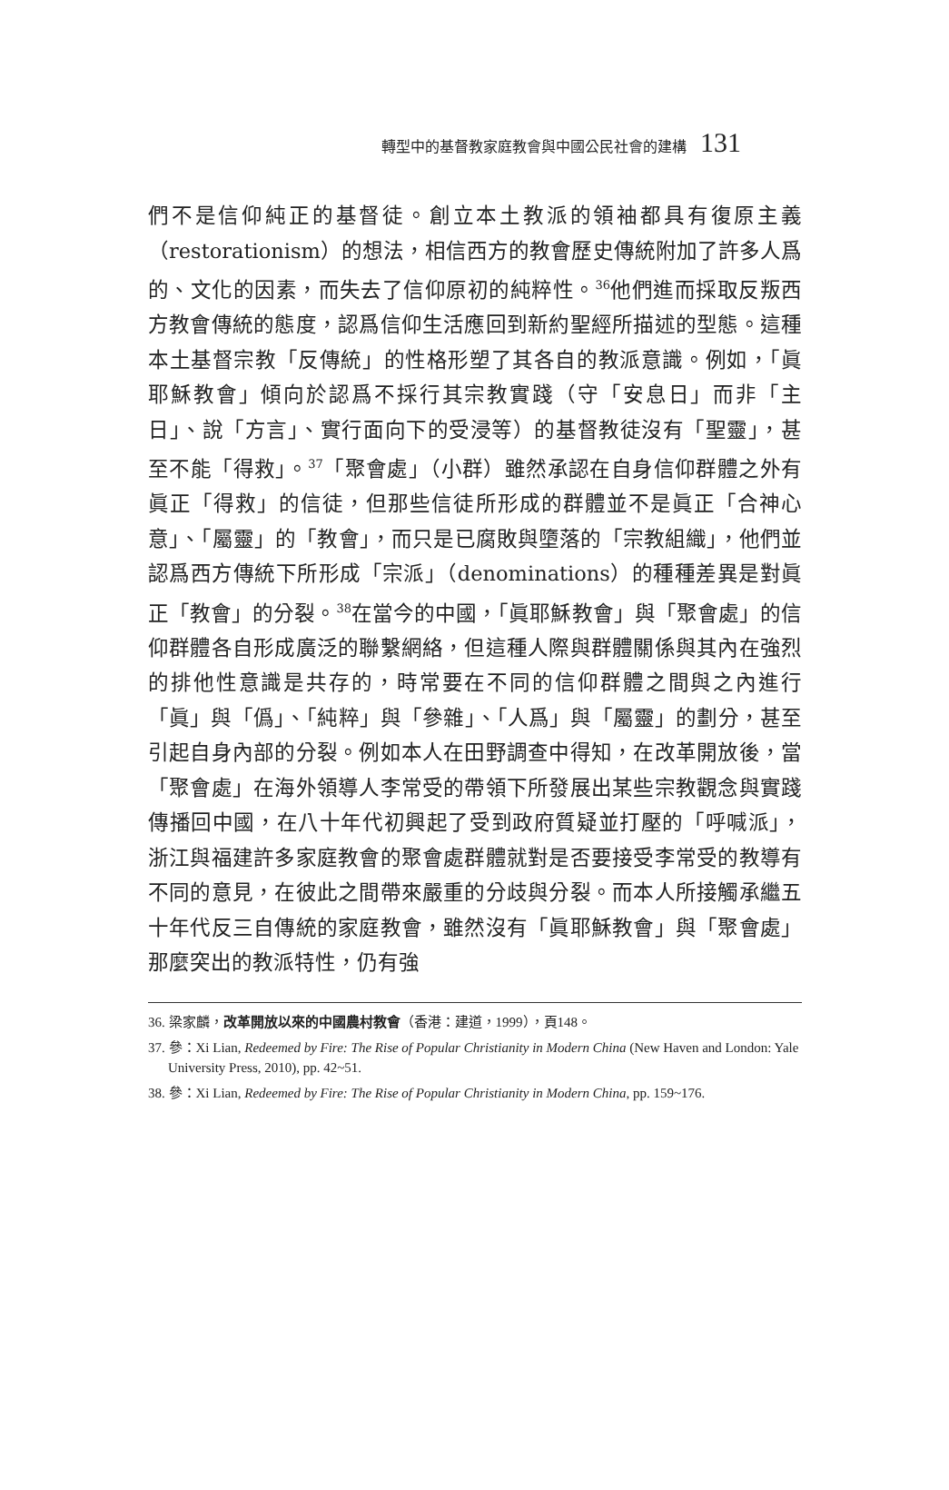轉型中的基督教家庭教會與中國公民社會的建構 131
們不是信仰純正的基督徒。創立本土教派的領袖都具有復原主義（restorationism）的想法，相信西方的教會歷史傳統附加了許多人爲的、文化的因素，而失去了信仰原初的純粹性。<sup>36</sup>他們進而採取反叛西方教會傳統的態度，認爲信仰生活應回到新約聖經所描述的型態。這種本土基督宗教「反傳統」的性格形塑了其各自的教派意識。例如，「眞耶穌教會」傾向於認爲不採行其宗教實踐（守「安息日」而非「主日」、說「方言」、實行面向下的受浸等）的基督教徒沒有「聖靈」，甚至不能「得救」。<sup>37</sup>「聚會處」（小群）雖然承認在自身信仰群體之外有眞正「得救」的信徒，但那些信徒所形成的群體並不是眞正「合神心意」、「屬靈」的「教會」，而只是已腐敗與墮落的「宗教組織」，他們並認爲西方傳統下所形成「宗派」（denominations）的種種差異是對眞正「教會」的分裂。<sup>38</sup>在當今的中國，「眞耶穌教會」與「聚會處」的信仰群體各自形成廣泛的聯繫網絡，但這種人際與群體關係與其內在強烈的排他性意識是共存的，時常要在不同的信仰群體之間與之內進行「眞」與「僞」、「純粹」與「參雜」、「人爲」與「屬靈」的劃分，甚至引起自身內部的分裂。例如本人在田野調查中得知，在改革開放後，當「聚會處」在海外領導人李常受的帶領下所發展出某些宗教觀念與實踐傳播回中國，在八十年代初興起了受到政府質疑並打壓的「呼喊派」，浙江與福建許多家庭教會的聚會處群體就對是否要接受李常受的教導有不同的意見，在彼此之間帶來嚴重的分歧與分裂。而本人所接觸承繼五十年代反三自傳統的家庭教會，雖然沒有「眞耶穌教會」與「聚會處」那麼突出的教派特性，仍有強
36. 梁家麟，改革開放以來的中國農村教會（香港：建道，1999），頁148。
37. 參：Xi Lian, Redeemed by Fire: The Rise of Popular Christianity in Modern China (New Haven and London: Yale University Press, 2010), pp. 42~51.
38. 參：Xi Lian, Redeemed by Fire: The Rise of Popular Christianity in Modern China, pp. 159~176.